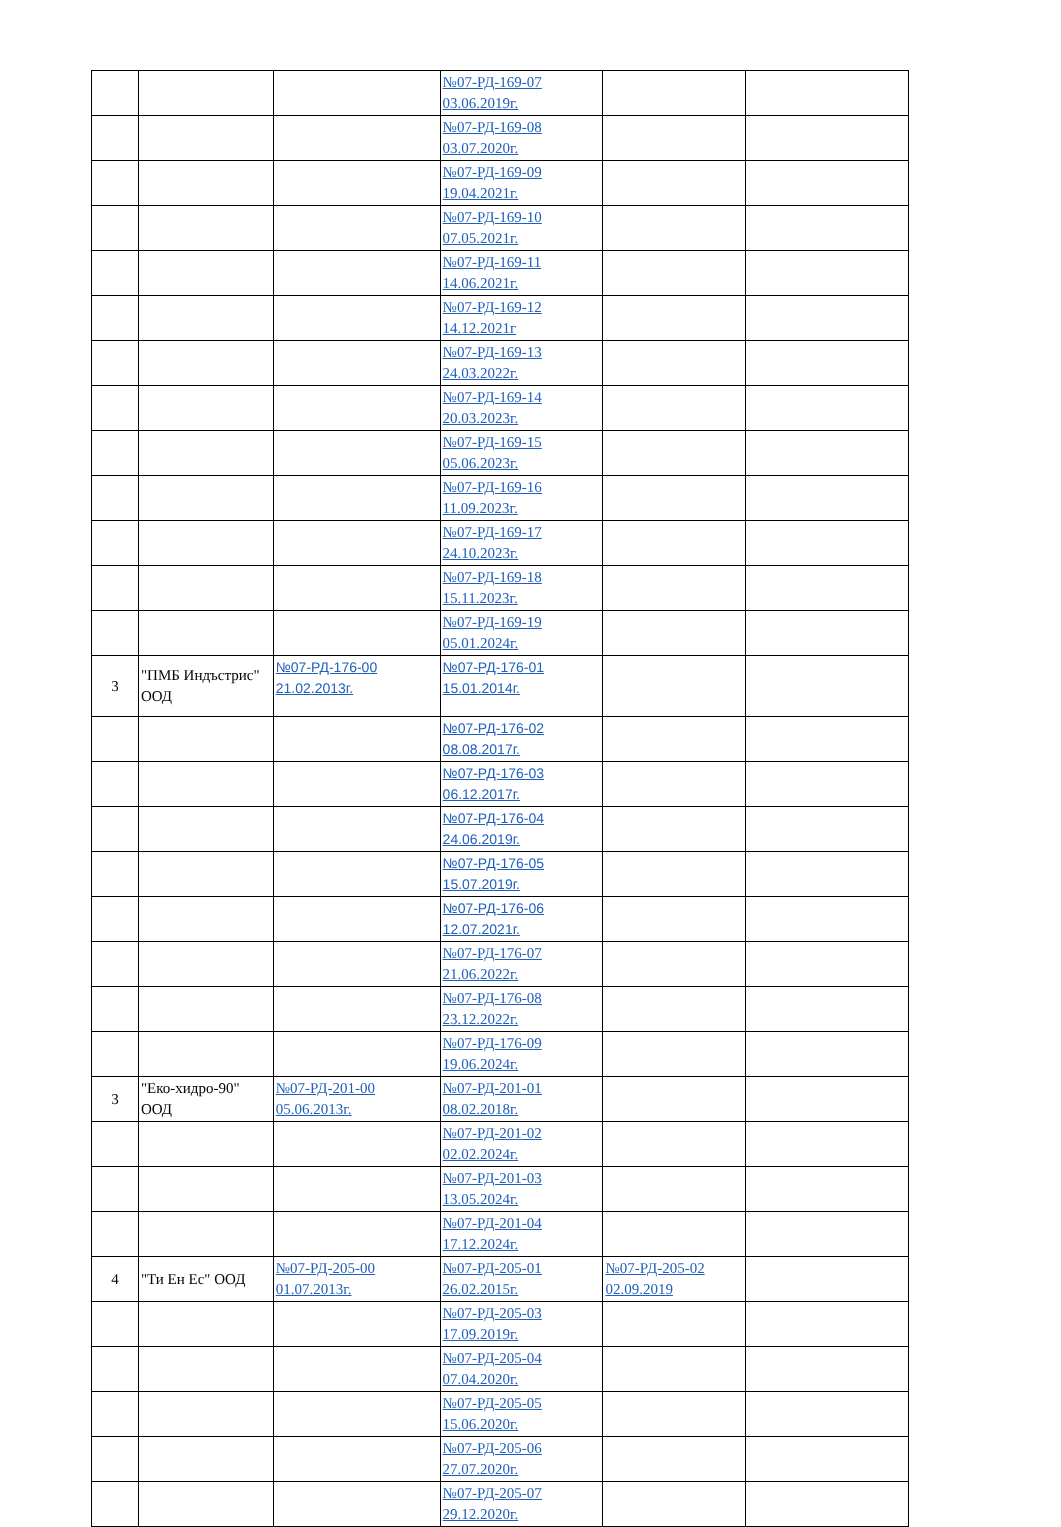| | | | №07-РД-169-07 03.06.2019г. | | |
| | | | №07-РД-169-08 03.07.2020г. | | |
| | | | №07-РД-169-09 19.04.2021г. | | |
| | | | №07-РД-169-10 07.05.2021г. | | |
| | | | №07-РД-169-11 14.06.2021г. | | |
| | | | №07-РД-169-12 14.12.2021г | | |
| | | | №07-РД-169-13 24.03.2022г. | | |
| | | | №07-РД-169-14 20.03.2023г. | | |
| | | | №07-РД-169-15 05.06.2023г. | | |
| | | | №07-РД-169-16 11.09.2023г. | | |
| | | | №07-РД-169-17 24.10.2023г. | | |
| | | | №07-РД-169-18 15.11.2023г. | | |
| | | | №07-РД-169-19 05.01.2024г. | | |
| 3 | "ПМБ Индъстрис" ООД | №07-РД-176-00 21.02.2013г. | №07-РД-176-01 15.01.2014г. | | |
| | | | №07-РД-176-02 08.08.2017г. | | |
| | | | №07-РД-176-03 06.12.2017г. | | |
| | | | №07-РД-176-04 24.06.2019г. | | |
| | | | №07-РД-176-05 15.07.2019г. | | |
| | | | №07-РД-176-06 12.07.2021г. | | |
| | | | №07-РД-176-07 21.06.2022г. | | |
| | | | №07-РД-176-08 23.12.2022г. | | |
| | | | №07-РД-176-09 19.06.2024г. | | |
| 3 | "Еко-хидро-90" ООД | №07-РД-201-00 05.06.2013г. | №07-РД-201-01 08.02.2018г. | | |
| | | | №07-РД-201-02 02.02.2024г. | | |
| | | | №07-РД-201-03 13.05.2024г. | | |
| | | | №07-РД-201-04 17.12.2024г. | | |
| 4 | "Ти Ен Ес" ООД | №07-РД-205-00 01.07.2013г. | №07-РД-205-01 26.02.2015г. | №07-РД-205-02 02.09.2019 | |
| | | | №07-РД-205-03 17.09.2019г. | | |
| | | | №07-РД-205-04 07.04.2020г. | | |
| | | | №07-РД-205-05 15.06.2020г. | | |
| | | | №07-РД-205-06 27.07.2020г. | | |
| | | | №07-РД-205-07 29.12.2020г. | | |